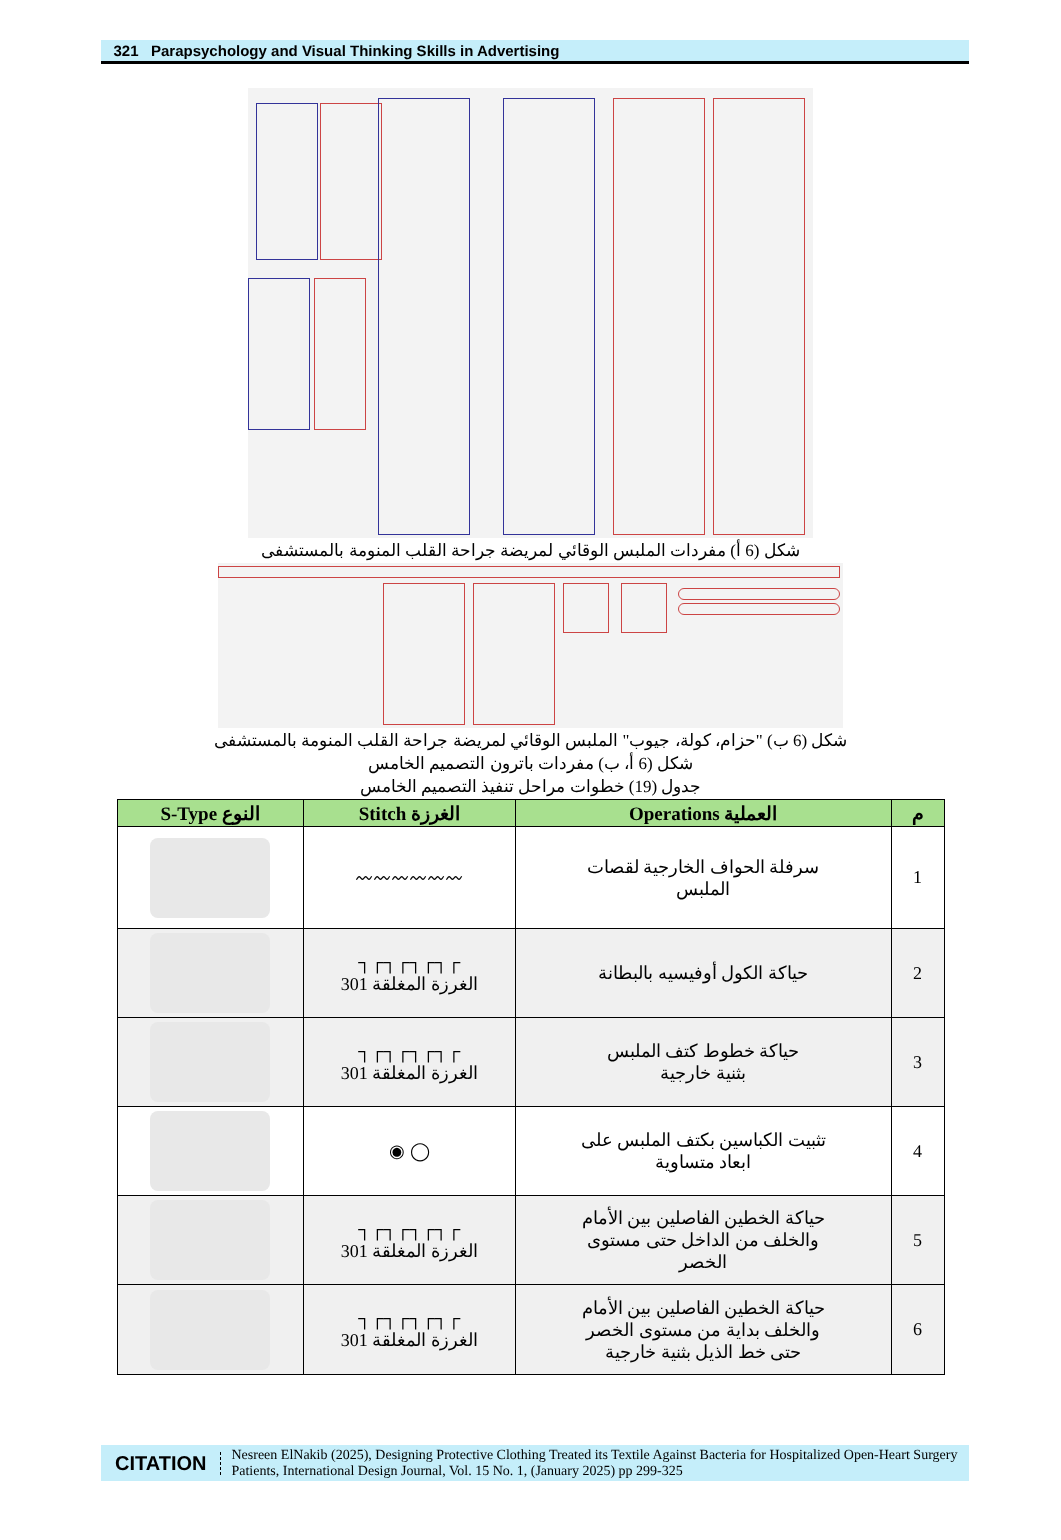321 Parapsychology and Visual Thinking Skills in Advertising
شكل (6 أ) مفردات الملبس الوقائي لمريضة جراحة القلب المنومة بالمستشفى
شكل (6 ب) "حزام، كولة، جيوب" الملبس الوقائي لمريضة جراحة القلب المنومة بالمستشفى
شكل (6 أ، ب) مفردات باترون التصميم الخامس
جدول (19) خطوات مراحل تنفيذ التصميم الخامس
| م | العملية Operations | الغرزة Stitch | النوع S-Type |
| --- | --- | --- | --- |
| 1 | سرفلة الحواف الخارجية لقصات الملبس | 〰〰〰〰〰〰 | |
| 2 | حياكة الكول أوفيسيه بالبطانة | ┌┐┌┐┌┐┌┐ الغرزة المغلقة 301 | |
| 3 | حياكة خطوط كتف الملبس بثنية خارجية | ┌┐┌┐┌┐┌┐ الغرزة المغلقة 301 | |
| 4 | تثبيت الكباسين بكتف الملبس على ابعاد متساوية | ◯ ◉ | |
| 5 | حياكة الخطين الفاصلين بين الأمام والخلف من الداخل حتى مستوى الخصر | ┌┐┌┐┌┐┌┐ الغرزة المغلقة 301 | |
| 6 | حياكة الخطين الفاصلين بين الأمام والخلف بداية من مستوى الخصر حتى خط الذيل بثنية خارجية | ┌┐┌┐┌┐┌┐ الغرزة المغلقة 301 | |
CITATION
Nesreen ElNakib (2025), Designing Protective Clothing Treated its Textile Against Bacteria for Hospitalized Open-Heart Surgery Patients, International Design Journal, Vol. 15 No. 1, (January 2025) pp 299-325